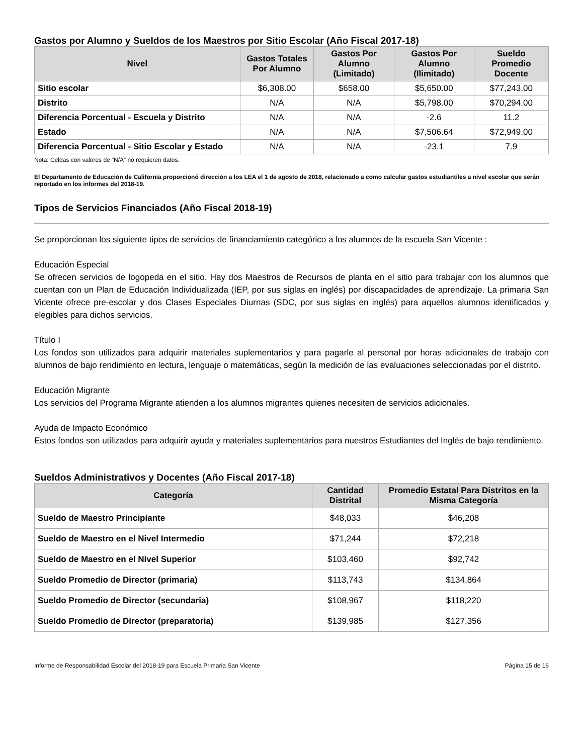Gastos por Alumno y Sueldos de los Maestros por Sitio Escolar (Año Fiscal 2017-18)
| Nivel | Gastos Totales Por Alumno | Gastos Por Alumno (Limitado) | Gastos Por Alumno (Ilimitado) | Sueldo Promedio Docente |
| --- | --- | --- | --- | --- |
| Sitio escolar | $6,308.00 | $658.00 | $5,650.00 | $77,243.00 |
| Distrito | N/A | N/A | $5,798.00 | $70,294.00 |
| Diferencia Porcentual - Escuela y Distrito | N/A | N/A | -2.6 | 11.2 |
| Estado | N/A | N/A | $7,506.64 | $72,949.00 |
| Diferencia Porcentual - Sitio Escolar y Estado | N/A | N/A | -23.1 | 7.9 |
Nota: Celdas con valores de “N/A” no requieren datos.
El Departamento de Educación de California proporcionó dirección a los LEA el 1 de agosto de 2018, relacionado a como calcular gastos estudiantiles a nivel escolar que serán reportado en los informes del 2018-19.
Tipos de Servicios Financiados (Año Fiscal 2018-19)
Se proporcionan los siguiente tipos de servicios de financiamiento categórico a los alumnos de la escuela San Vicente :
Educación Especial
Se ofrecen servicios de logopeda en el sitio. Hay dos Maestros de Recursos de planta en el sitio para trabajar con los alumnos que cuentan con un Plan de Educación Individualizada (IEP, por sus siglas en inglés) por discapacidades de aprendizaje. La primaria San Vicente ofrece pre-escolar y dos Clases Especiales Diurnas (SDC, por sus siglas en inglés) para aquellos alumnos identificados y elegibles para dichos servicios.
Título I
Los fondos son utilizados para adquirir materiales suplementarios y para pagarle al personal por horas adicionales de trabajo con alumnos de bajo rendimiento en lectura, lenguaje o matemáticas, según la medición de las evaluaciones seleccionadas por el distrito.
Educación Migrante
Los servicios del Programa Migrante atienden a los alumnos migrantes quienes necesiten de servicios adicionales.
Ayuda de Impacto Económico
Estos fondos son utilizados para adquirir ayuda y materiales suplementarios para nuestros Estudiantes del Inglés de bajo rendimiento.
Sueldos Administrativos y Docentes (Año Fiscal 2017-18)
| Categoría | Cantidad Distrital | Promedio Estatal Para Distritos en la Misma Categoría |
| --- | --- | --- |
| Sueldo de Maestro Principiante | $48,033 | $46,208 |
| Sueldo de Maestro en el Nivel Intermedio | $71,244 | $72,218 |
| Sueldo de Maestro en el Nivel Superior | $103,460 | $92,742 |
| Sueldo Promedio de Director (primaria) | $113,743 | $134,864 |
| Sueldo Promedio de Director (secundaria) | $108,967 | $118,220 |
| Sueldo Promedio de Director (preparatoria) | $139,985 | $127,356 |
Informe de Responsabilidad Escolar del 2018-19 para Escuela Primaria San Vicente Página 15 de 16